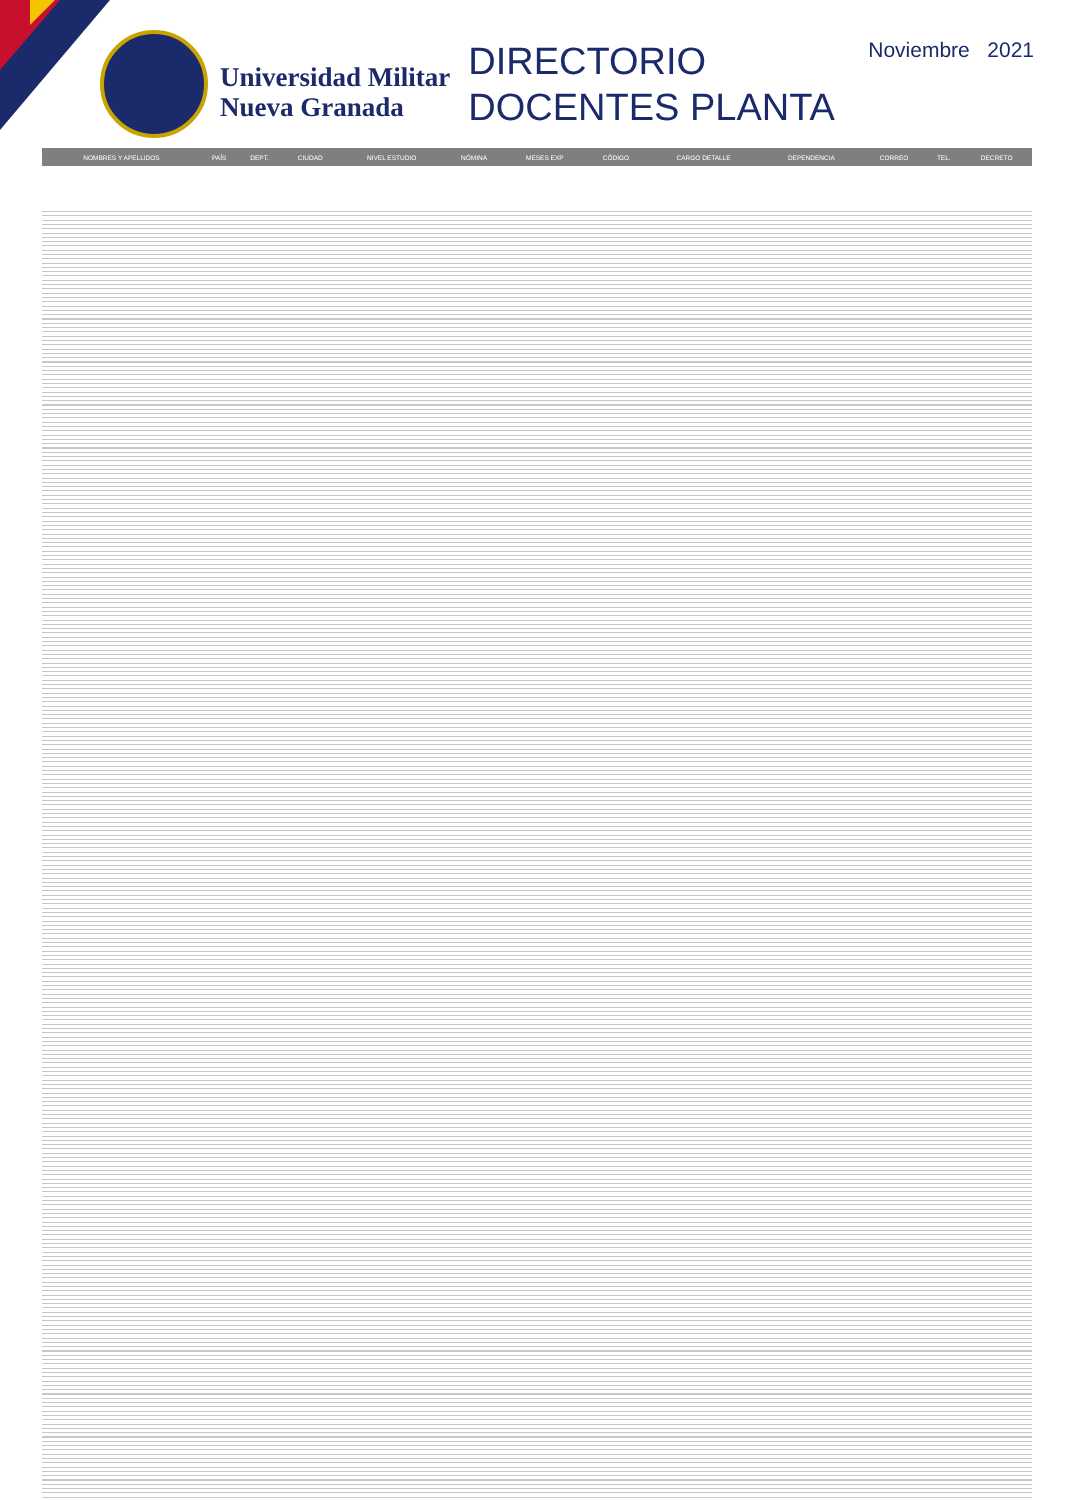Universidad Militar
Nueva Granada
DIRECTORIO
DOCENTES PLANTA
Noviembre 2021
| NOMBRES Y APELLIDOS | PAÍS | DEPT. | CIUDAD | NIVEL ESTUDIO | NÓMINA | MESES EXP | CÓDIGO | CARGO DETALLE | DEPENDENCIA | CORREO | TEL. | DECRETO |
| --- | --- | --- | --- | --- | --- | --- | --- | --- | --- | --- | --- | --- |